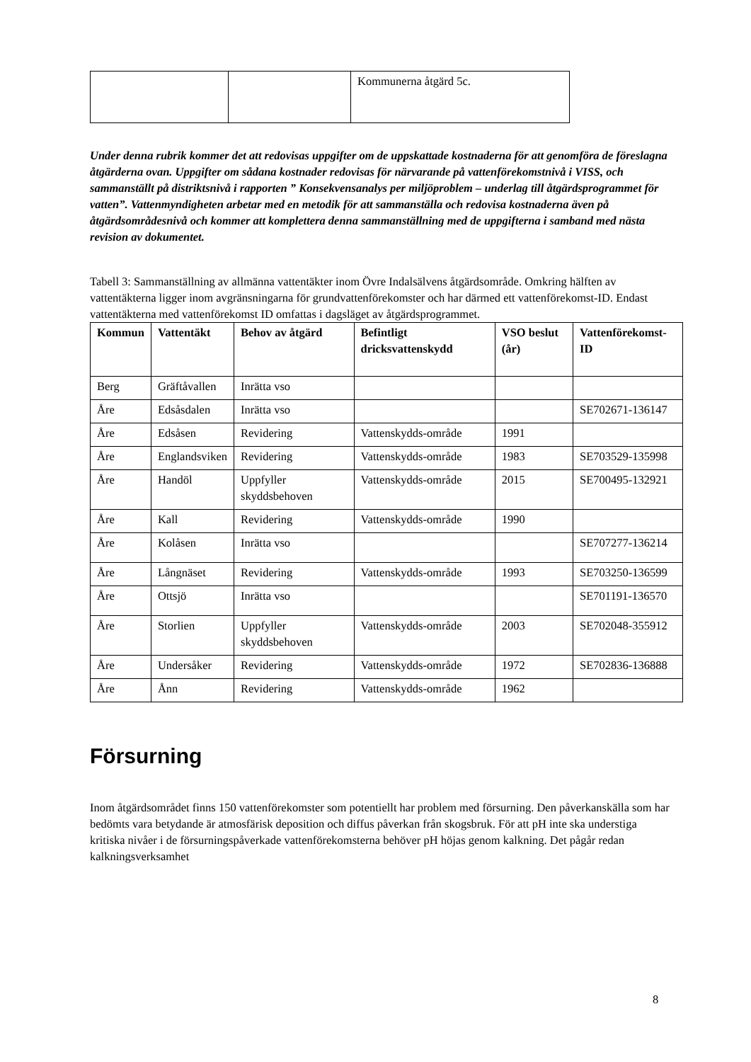| | | Kommunerna åtgärd 5c. |
Under denna rubrik kommer det att redovisas uppgifter om de uppskattade kostnaderna för att genomföra de föreslagna åtgärderna ovan. Uppgifter om sådana kostnader redovisas för närvarande på vattenförekomstnivå i VISS, och sammanställt på distriktsnivå i rapporten ” Konsekvensanalys per miljöproblem – underlag till åtgärdsprogrammet för vatten”. Vattenmyndigheten arbetar med en metodik för att sammanställa och redovisa kostnaderna även på åtgärdsområdesnivå och kommer att komplettera denna sammanställning med de uppgifterna i samband med nästa revision av dokumentet.
Tabell 3: Sammanställning av allmänna vattentäkter inom Övre Indalsälvens åtgärdsområde. Omkring hälften av vattentäkterna ligger inom avgränsningarna för grundvattenförekomster och har därmed ett vattenförekomst-ID. Endast vattentäkterna med vattenförekomst ID omfattas i dagsläget av åtgärdsprogrammet.
| Kommun | Vattentäkt | Behov av åtgärd | Befintligt dricksvattenskydd | VSO beslut (år) | Vattenförekomst-ID |
| --- | --- | --- | --- | --- | --- |
| Berg | Gräftåvallen | Inrätta vso | | | |
| Åre | Edsåsdalen | Inrätta vso | | | SE702671-136147 |
| Åre | Edsåsen | Revidering | Vattenskydds-område | 1991 | |
| Åre | Englandsviken | Revidering | Vattenskydds-område | 1983 | SE703529-135998 |
| Åre | Handöl | Uppfyller skyddsbehoven | Vattenskydds-område | 2015 | SE700495-132921 |
| Åre | Kall | Revidering | Vattenskydds-område | 1990 | |
| Åre | Kolåsen | Inrätta vso | | | SE707277-136214 |
| Åre | Långnäset | Revidering | Vattenskydds-område | 1993 | SE703250-136599 |
| Åre | Ottsjö | Inrätta vso | | | SE701191-136570 |
| Åre | Storlien | Uppfyller skyddsbehoven | Vattenskydds-område | 2003 | SE702048-355912 |
| Åre | Undersåker | Revidering | Vattenskydds-område | 1972 | SE702836-136888 |
| Åre | Ånn | Revidering | Vattenskydds-område | 1962 | |
Försurning
Inom åtgärdsområdet finns 150 vattenförekomster som potentiellt har problem med försurning. Den påverkanskälla som har bedömts vara betydande är atmosfärisk deposition och diffus påverkan från skogsbruk. För att pH inte ska understiga kritiska nivåer i de försurningspåverkade vattenförekomsterna behöver pH höjas genom kalkning. Det pågår redan kalkningsverksamhet
8